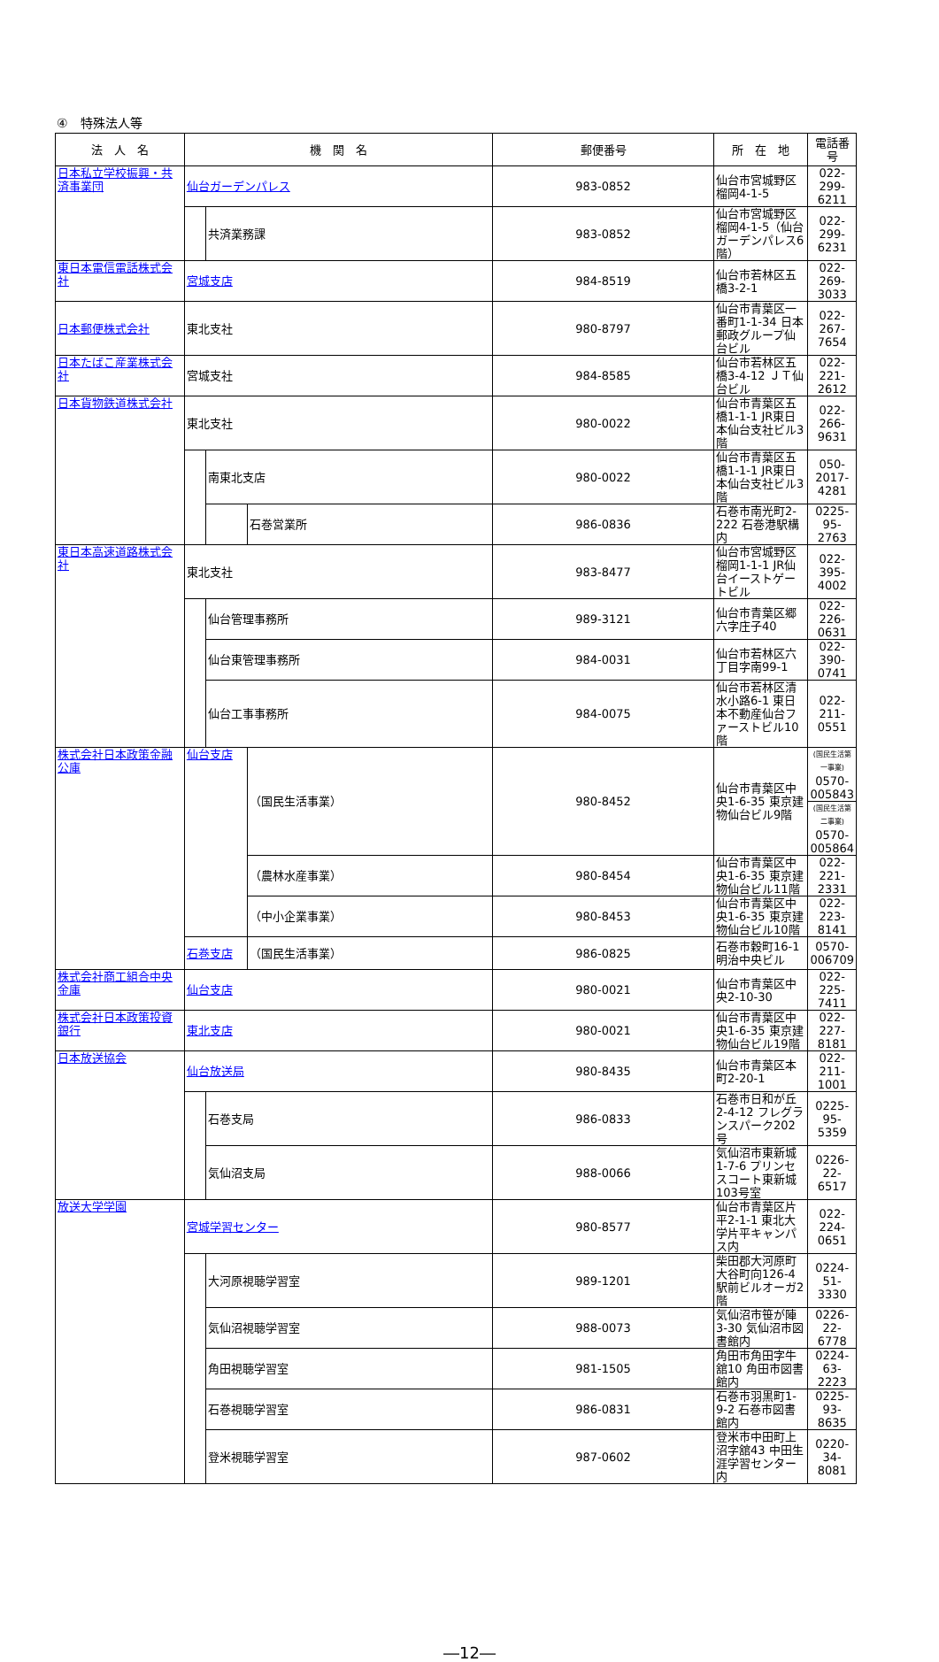④　特殊法人等
| 法 人 名 | 機 関 名 | | | 郵便番号 | 所 在 地 | 電話番号 |
| --- | --- | --- | --- | --- | --- | --- |
| 日本私立学校振興・共済事業団 | 仙台ガーデンパレス | | | 983-0852 | 仙台市宮城野区榴岡4-1-5 | 022-299-6211 |
| | | 共済業務課 | | 983-0852 | 仙台市宮城野区榴岡4-1-5（仙台ガーデンパレス6階） | 022-299-6231 |
| 東日本電信電話株式会社 | 宮城支店 | | | 984-8519 | 仙台市若林区五橋3-2-1 | 022-269-3033 |
| 日本郵便株式会社 | 東北支社 | | | 980-8797 | 仙台市青葉区一番町1-1-34 日本郵政グループ仙台ビル | 022-267-7654 |
| 日本たばこ産業株式会社 | 宮城支社 | | | 984-8585 | 仙台市若林区五橋3-4-12 ＪＴ仙台ビル | 022-221-2612 |
| 日本貨物鉄道株式会社 | 東北支社 | | | 980-0022 | 仙台市青葉区五橋1-1-1 JR東日本仙台支社ビル3階 | 022-266-9631 |
| | | 南東北支店 | | 980-0022 | 仙台市青葉区五橋1-1-1 JR東日本仙台支社ビル3階 | 050-2017-4281 |
| | | | 石巻営業所 | 986-0836 | 石巻市南光町2-222 石巻港駅構内 | 0225-95-2763 |
| 東日本高速道路株式会社 | 東北支社 | | | 983-8477 | 仙台市宮城野区榴岡1-1-1 JR仙台イーストゲートビル | 022-395-4002 |
| | | 仙台管理事務所 | | 989-3121 | 仙台市青葉区郷六字庄子40 | 022-226-0631 |
| | | 仙台東管理事務所 | | 984-0031 | 仙台市若林区六丁目字南99-1 | 022-390-0741 |
| | | 仙台工事事務所 | | 984-0075 | 仙台市若林区清水小路6-1 東日本不動産仙台ファーストビル10階 | 022-211-0551 |
| 株式会社日本政策金融公庫 | 仙台支店 | | （国民生活事業） | 980-8452 | 仙台市青葉区中央1-6-35 東京建物仙台ビル9階 | (国民生活第一事業) 0570-005843 |
| | | | | | | (国民生活第二事業) 0570-005864 |
| | | | （農林水産事業） | 980-8454 | 仙台市青葉区中央1-6-35 東京建物仙台ビル11階 | 022-221-2331 |
| | | | （中小企業事業） | 980-8453 | 仙台市青葉区中央1-6-35 東京建物仙台ビル10階 | 022-223-8141 |
| | 石巻支店 | | （国民生活事業） | 986-0825 | 石巻市穀町16-1 明治中央ビル | 0570-006709 |
| 株式会社商工組合中央金庫 | 仙台支店 | | | 980-0021 | 仙台市青葉区中央2-10-30 | 022-225-7411 |
| 株式会社日本政策投資銀行 | 東北支店 | | | 980-0021 | 仙台市青葉区中央1-6-35 東京建物仙台ビル19階 | 022-227-8181 |
| 日本放送協会 | 仙台放送局 | | | 980-8435 | 仙台市青葉区本町2-20-1 | 022-211-1001 |
| | | 石巻支局 | | 986-0833 | 石巻市日和が丘2-4-12 フレグランスパーク202号 | 0225-95-5359 |
| | | 気仙沼支局 | | 988-0066 | 気仙沼市東新城1-7-6 プリンセスコート東新城103号室 | 0226-22-6517 |
| 放送大学学園 | 宮城学習センター | | | 980-8577 | 仙台市青葉区片平2-1-1 東北大学片平キャンパス内 | 022-224-0651 |
| | | 大河原視聴学習室 | | 989-1201 | 柴田郡大河原町大谷町向126-4 駅前ビルオーガ2階 | 0224-51-3330 |
| | | 気仙沼視聴学習室 | | 988-0073 | 気仙沼市笹が陣3-30 気仙沼市図書館内 | 0226-22-6778 |
| | | 角田視聴学習室 | | 981-1505 | 角田市角田字牛舘10 角田市図書館内 | 0224-63-2223 |
| | | 石巻視聴学習室 | | 986-0831 | 石巻市羽黒町1-9-2 石巻市図書館内 | 0225-93-8635 |
| | | 登米視聴学習室 | | 987-0602 | 登米市中田町上沼字舘43 中田生涯学習センター内 | 0220-34-8081 |
―12―